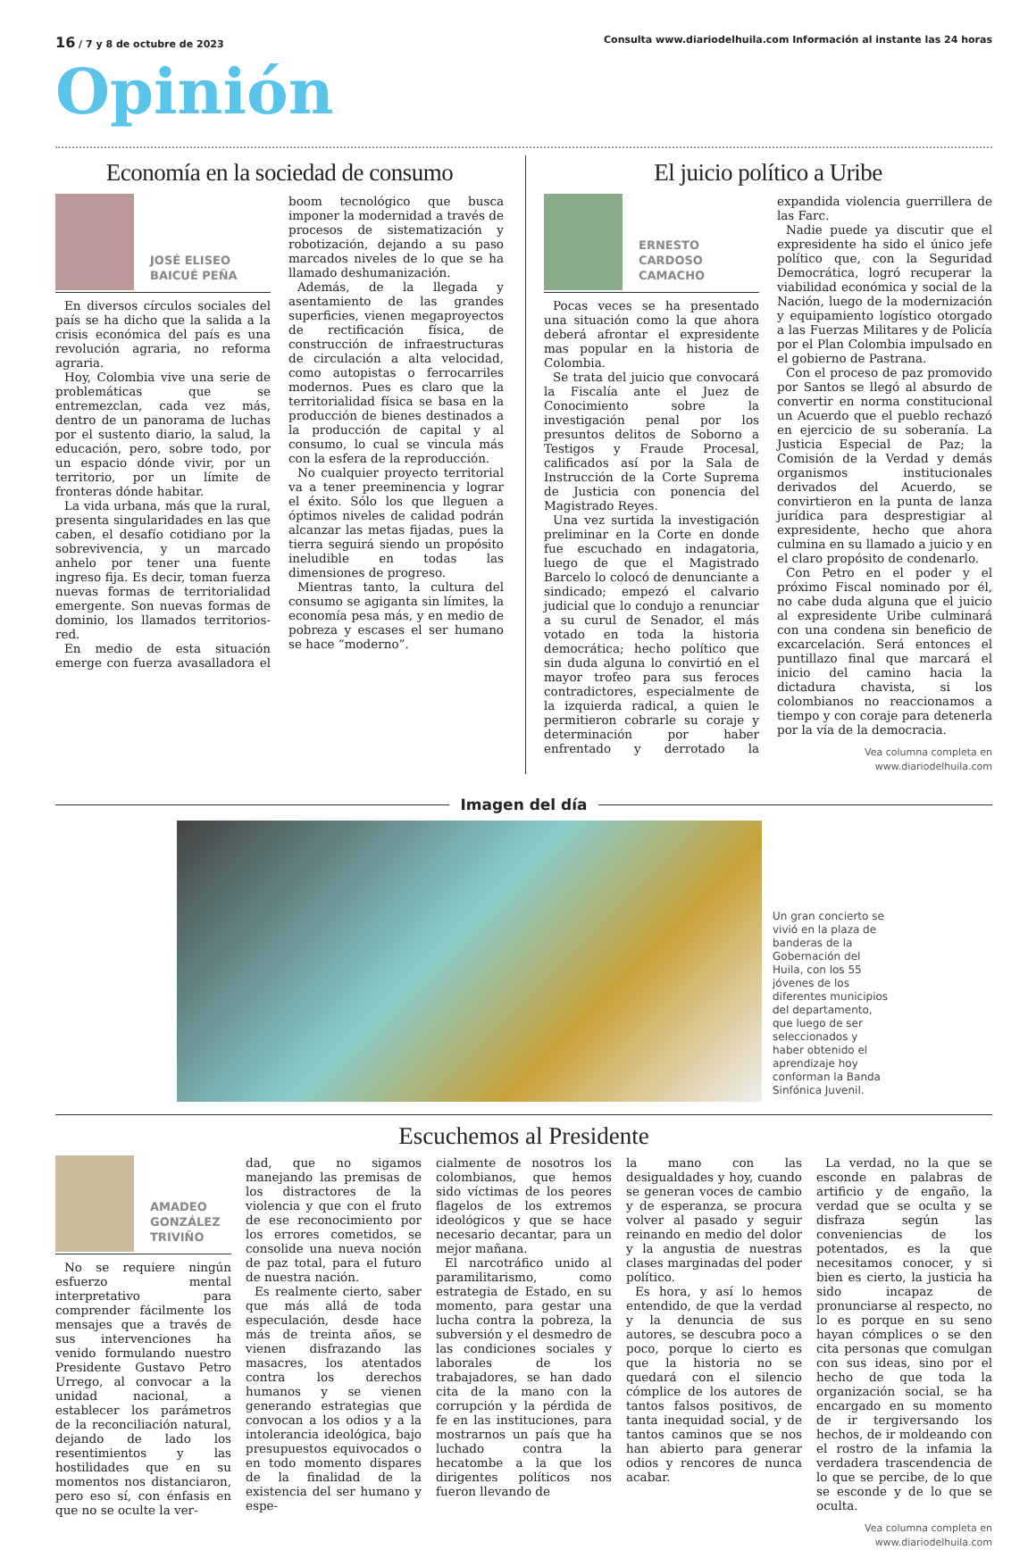16 / 7 y 8 de octubre de 2023 Consulta www.diariodelhuila.com Información al instante las 24 horas
Opinión
Economía en la sociedad de consumo
JOSÉ ELISEO
BAICUÉ PEÑA
En diversos círculos sociales del país se ha dicho que la salida a la crisis económica del país es una revolución agraria, no reforma agraria.
Hoy, Colombia vive una serie de problemáticas que se entremezclan, cada vez más, dentro de un panorama de luchas por el sustento diario, la salud, la educación, pero, sobre todo, por un espacio dónde vivir, por un territorio, por un límite de fronteras dónde habitar.
La vida urbana, más que la rural, presenta singularidades en las que caben, el desafío cotidiano por la sobrevivencia, y un marcado anhelo por tener una fuente ingreso fija. Es decir, toman fuerza nuevas formas de territorialidad emergente. Son nuevas formas de dominio, los llamados territorios-red.
En medio de esta situación emerge con fuerza avasalladora el boom tecnológico que busca imponer la modernidad a través de procesos de sistematización y robotización, dejando a su paso marcados niveles de lo que se ha llamado deshumanización.
Además, de la llegada y asentamiento de las grandes superficies, vienen megaproyectos de rectificación física, de construcción de infraestructuras de circulación a alta velocidad, como autopistas o ferrocarriles modernos. Pues es claro que la territorialidad física se basa en la producción de bienes destinados a la producción de capital y al consumo, lo cual se vincula más con la esfera de la reproducción.
No cualquier proyecto territorial va a tener preeminencia y lograr el éxito. Sólo los que lleguen a óptimos niveles de calidad podrán alcanzar las metas fijadas, pues la tierra seguirá siendo un propósito ineludible en todas las dimensiones de progreso.
Mientras tanto, la cultura del consumo se agiganta sin límites, la economía pesa más, y en medio de pobreza y escases el ser humano se hace “moderno”.
El juicio político a Uribe
ERNESTO
CARDOSO
CAMACHO
Pocas veces se ha presentado una situación como la que ahora deberá afrontar el expresidente mas popular en la historia de Colombia.
Se trata del juicio que convocará la Fiscalía ante el Juez de Conocimiento sobre la investigación penal por los presuntos delitos de Soborno a Testigos y Fraude Procesal, calificados así por la Sala de Instrucción de la Corte Suprema de Justicia con ponencia del Magistrado Reyes.
Una vez surtida la investigación preliminar en la Corte en donde fue escuchado en indagatoria, luego de que el Magistrado Barcelo lo colocó de denunciante a sindicado; empezó el calvario judicial que lo condujo a renunciar a su curul de Senador, el más votado en toda la historia democrática; hecho político que sin duda alguna lo convirtió en el mayor trofeo para sus feroces contradictores, especialmente de la izquierda radical, a quien le permitieron cobrarle su coraje y determinación por haber enfrentado y derrotado la expandida violencia guerrillera de las Farc.
Nadie puede ya discutir que el expresidente ha sido el único jefe político que, con la Seguridad Democrática, logró recuperar la viabilidad económica y social de la Nación, luego de la modernización y equipamiento logístico otorgado a las Fuerzas Militares y de Policía por el Plan Colombia impulsado en el gobierno de Pastrana.
Con el proceso de paz promovido por Santos se llegó al absurdo de convertir en norma constitucional un Acuerdo que el pueblo rechazó en ejercicio de su soberanía. La Justicia Especial de Paz; la Comisión de la Verdad y demás organismos institucionales derivados del Acuerdo, se convirtieron en la punta de lanza jurídica para desprestigiar al expresidente, hecho que ahora culmina en su llamado a juicio y en el claro propósito de condenarlo.
Con Petro en el poder y el próximo Fiscal nominado por él, no cabe duda alguna que el juicio al expresidente Uribe culminará con una condena sin beneficio de excarcelación. Será entonces el puntillazo final que marcará el inicio del camino hacia la dictadura chavista, si los colombianos no reaccionamos a tiempo y con coraje para detenerla por la vía de la democracia.
Vea columna completa en
www.diariodelhuila.com
Imagen del día
Un gran concierto se vivió en la plaza de banderas de la Gobernación del Huila, con los 55 jóvenes de los diferentes municipios del departamento, que luego de ser seleccionados y haber obtenido el aprendizaje hoy conforman la Banda Sinfónica Juvenil.
Escuchemos al Presidente
AMADEO
GONZÁLEZ
TRIVIÑO
No se requiere ningún esfuerzo mental interpretativo para comprender fácilmente los mensajes que a través de sus intervenciones ha venido formulando nuestro Presidente Gustavo Petro Urrego, al convocar a la unidad nacional, a establecer los parámetros de la reconciliación natural, dejando de lado los resentimientos y las hostilidades que en su momentos nos distanciaron, pero eso sí, con énfasis en que no se oculte la ver-
dad, que no sigamos manejando las premisas de los distractores de la violencia y que con el fruto de ese reconocimiento por los errores cometidos, se consolide una nueva noción de paz total, para el futuro de nuestra nación.
Es realmente cierto, saber que más allá de toda especulación, desde hace más de treinta años, se vienen disfrazando las masacres, los atentados contra los derechos humanos y se vienen generando estrategias que convocan a los odios y a la intolerancia ideológica, bajo presupuestos equivocados o en todo momento dispares de la finalidad de la existencia del ser humano y espe-
cialmente de nosotros los colombianos, que hemos sido víctimas de los peores flagelos de los extremos ideológicos y que se hace necesario decantar, para un mejor mañana.
El narcotráfico unido al paramilitarismo, como estrategia de Estado, en su momento, para gestar una lucha contra la pobreza, la subversión y el desmedro de las condiciones sociales y laborales de los trabajadores, se han dado cita de la mano con la corrupción y la pérdida de fe en las instituciones, para mostrarnos un país que ha luchado contra la hecatombe a la que los dirigentes políticos nos fueron llevando de
la mano con las desigualdades y hoy, cuando se generan voces de cambio y de esperanza, se procura volver al pasado y seguir reinando en medio del dolor y la angustia de nuestras clases marginadas del poder político.
Es hora, y así lo hemos entendido, de que la verdad y la denuncia de sus autores, se descubra poco a poco, porque lo cierto es que la historia no se quedará con el silencio cómplice de los autores de tantos falsos positivos, de tanta inequidad social, y de tantos caminos que se nos han abierto para generar odios y rencores de nunca acabar.
La verdad, no la que se esconde en palabras de artificio y de engaño, la verdad que se oculta y se disfraza según las conveniencias de los potentados, es la que necesitamos conocer, y si bien es cierto, la justicia ha sido incapaz de pronunciarse al respecto, no lo es porque en su seno hayan cómplices o se den cita personas que comulgan con sus ideas, sino por el hecho de que toda la organización social, se ha encargado en su momento de ir tergiversando los hechos, de ir moldeando con el rostro de la infamia la verdadera trascendencia de lo que se percibe, de lo que se esconde y de lo que se oculta.
Vea columna completa en
www.diariodelhuila.com